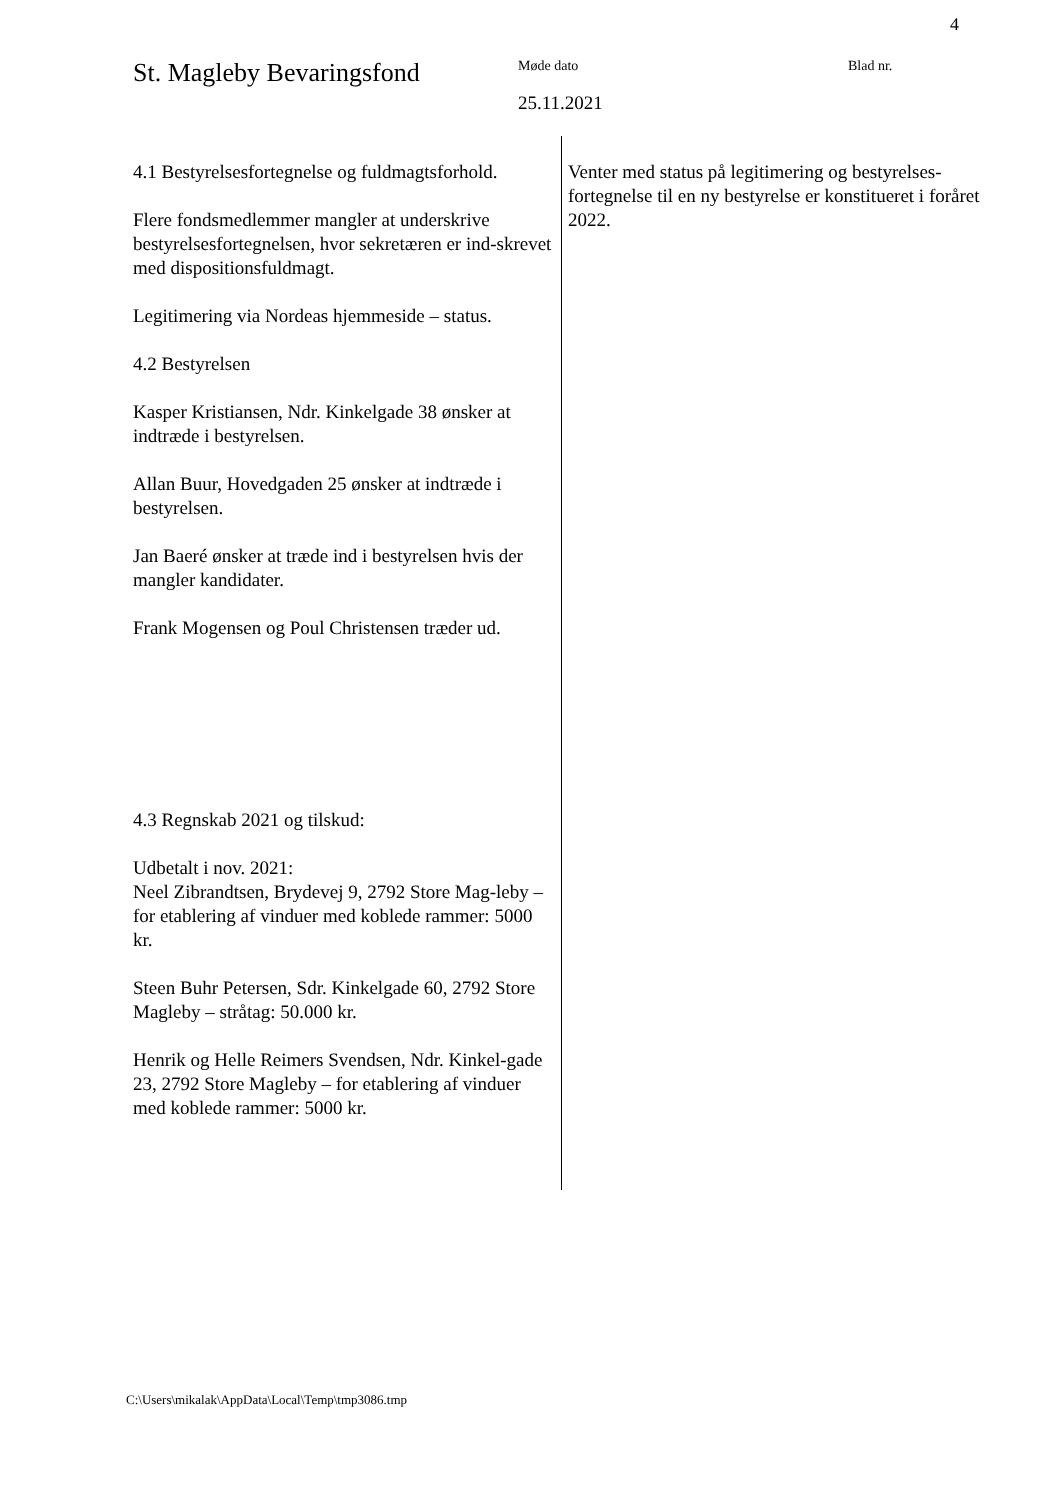4
St. Magleby Bevaringsfond
Møde dato
25.11.2021
Blad nr.
4.1 Bestyrelsesfortegnelse og fuldmagtsforhold.
Flere fondsmedlemmer mangler at underskrive bestyrelsesfortegnelsen, hvor sekretæren er ind-skrevet med dispositionsfuldmagt.
Legitimering via Nordeas hjemmeside – status.
4.2 Bestyrelsen
Kasper Kristiansen, Ndr. Kinkelgade 38 ønsker at indtræde i bestyrelsen.
Allan Buur, Hovedgaden 25 ønsker at indtræde i bestyrelsen.
Jan Baeré ønsker at træde ind i bestyrelsen hvis der mangler kandidater.
Frank Mogensen og Poul Christensen træder ud.
4.3 Regnskab 2021 og tilskud:
Udbetalt i nov. 2021:
Neel Zibrandtsen, Brydevej 9, 2792 Store Mag-leby – for etablering af vinduer med koblede rammer: 5000 kr.
Steen Buhr Petersen, Sdr. Kinkelgade 60, 2792 Store Magleby – stråtag: 50.000 kr.
Henrik og Helle Reimers Svendsen, Ndr. Kinkel-gade 23, 2792 Store Magleby – for etablering af vinduer med koblede rammer: 5000 kr.
Venter med status på legitimering og bestyrelses-fortegnelse til en ny bestyrelse er konstitueret i foråret 2022.
C:\Users\mikalak\AppData\Local\Temp\tmp3086.tmp